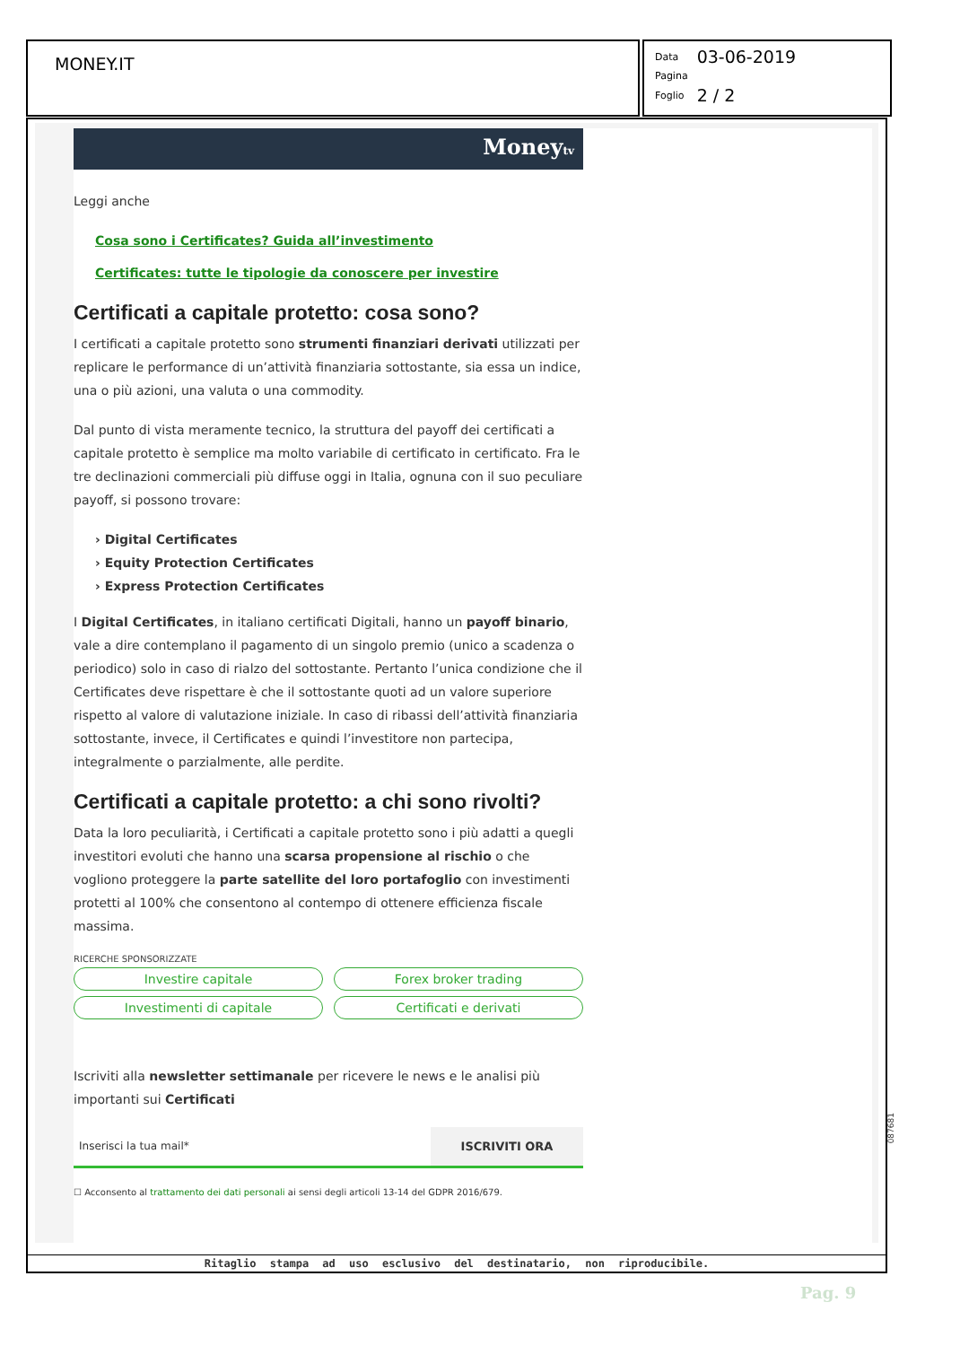MONEY.IT
| Data | 03-06-2019 |
| Pagina | |
| Foglio | 2 / 2 |
Moneytv
Leggi anche
Cosa sono i Certificates? Guida all’investimento
Certificates: tutte le tipologie da conoscere per investire
Certificati a capitale protetto: cosa sono?
I certificati a capitale protetto sono strumenti finanziari derivati utilizzati per replicare le performance di un’attività finanziaria sottostante, sia essa un indice, una o più azioni, una valuta o una commodity.
Dal punto di vista meramente tecnico, la struttura del payoff dei certificati a capitale protetto è semplice ma molto variabile di certificato in certificato. Fra le tre declinazioni commerciali più diffuse oggi in Italia, ognuna con il suo peculiare payoff, si possono trovare:
› Digital Certificates
› Equity Protection Certificates
› Express Protection Certificates
I Digital Certificates, in italiano certificati Digitali, hanno un payoff binario, vale a dire contemplano il pagamento di un singolo premio (unico a scadenza o periodico) solo in caso di rialzo del sottostante. Pertanto l’unica condizione che il Certificates deve rispettare è che il sottostante quoti ad un valore superiore rispetto al valore di valutazione iniziale. In caso di ribassi dell’attività finanziaria sottostante, invece, il Certificates e quindi l’investitore non partecipa, integralmente o parzialmente, alle perdite.
Certificati a capitale protetto: a chi sono rivolti?
Data la loro peculiarità, i Certificati a capitale protetto sono i più adatti a quegli investitori evoluti che hanno una scarsa propensione al rischio o che vogliono proteggere la parte satellite del loro portafoglio con investimenti protetti al 100% che consentono al contempo di ottenere efficienza fiscale massima.
RICERCHE SPONSORIZZATE
Investire capitale Forex broker trading Investimenti di capitale Certificati e derivati
Iscriviti alla newsletter settimanale per ricevere le news e le analisi più importanti sui Certificati
Inserisci la tua mail* ISCRIVITI ORA
☐ Acconsento al trattamento dei dati personali ai sensi degli articoli 13-14 del GDPR 2016/679.
Ritaglio stampa ad uso esclusivo del destinatario, non riproducibile.
087681
Pag. 9